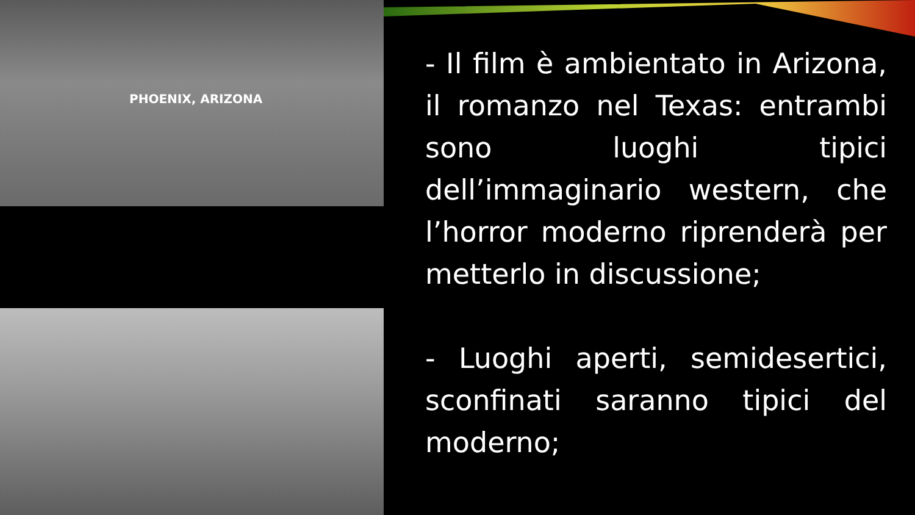PHOENIX, ARIZONA
- Il film è ambientato in Arizona, il romanzo nel Texas: entrambi sono luoghi tipici dell’immaginario western, che l’horror moderno riprenderà per metterlo in discussione;
- Luoghi aperti, semidesertici, sconfinati saranno tipici del moderno;